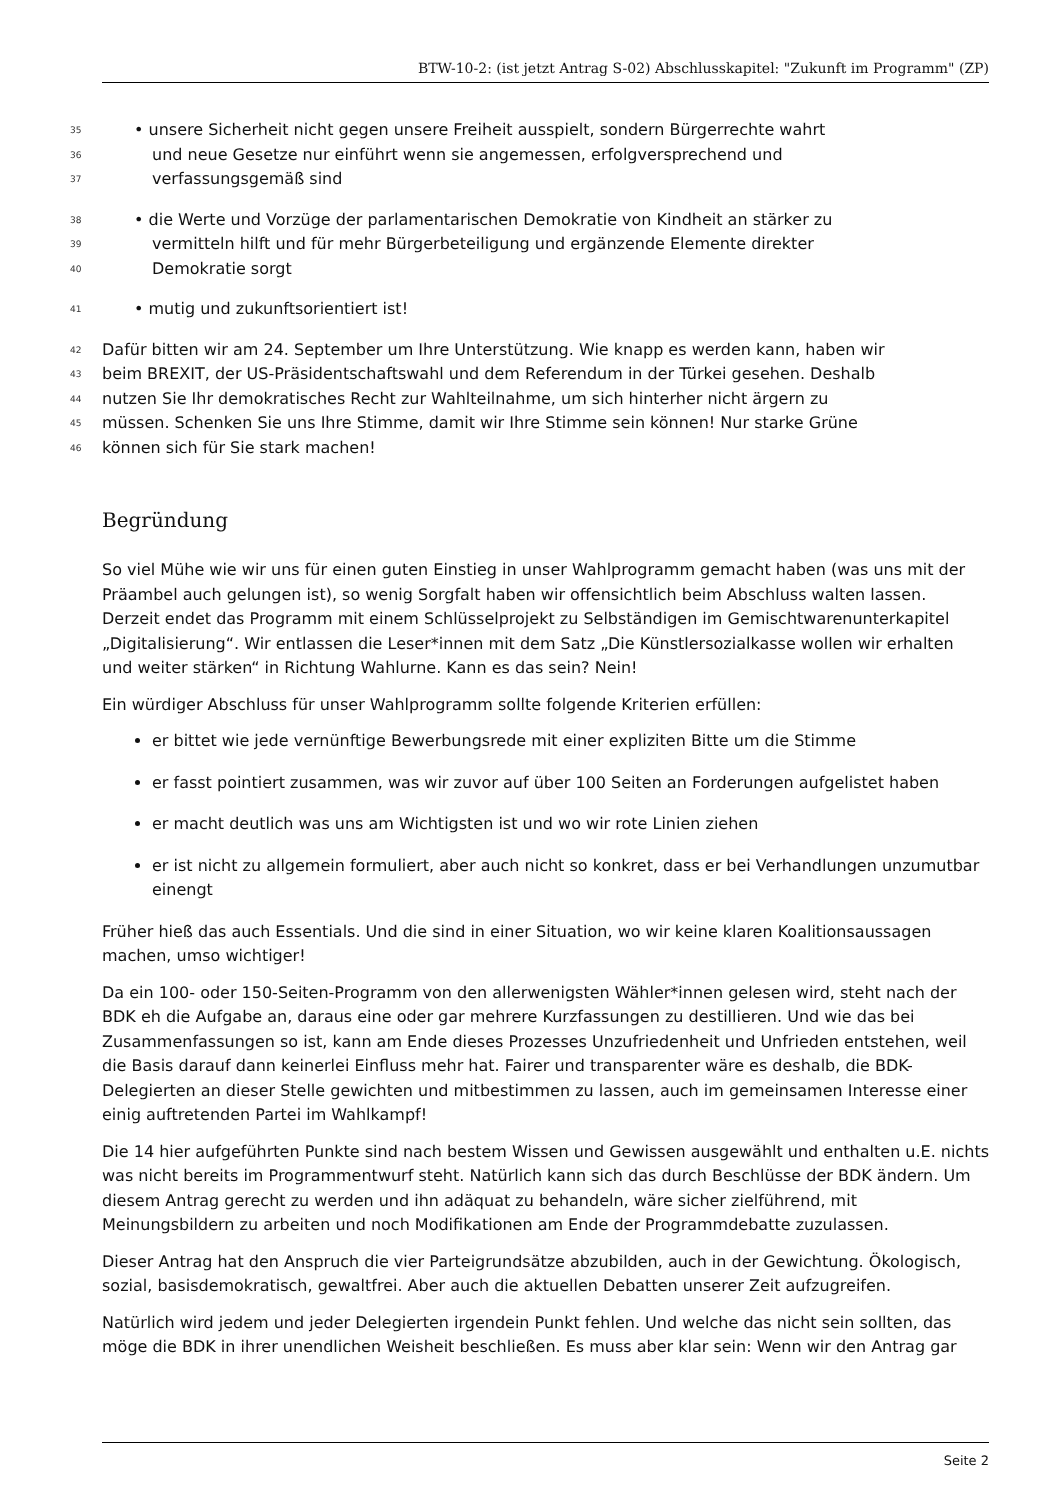BTW-10-2: (ist jetzt Antrag S-02) Abschlusskapitel: "Zukunft im Programm" (ZP)
35 • unsere Sicherheit nicht gegen unsere Freiheit ausspielt, sondern Bürgerrechte wahrt
36 und neue Gesetze nur einführt wenn sie angemessen, erfolgversprechend und
37 verfassungsgemäß sind
38 • die Werte und Vorzüge der parlamentarischen Demokratie von Kindheit an stärker zu
39 vermitteln hilft und für mehr Bürgerbeteiligung und ergänzende Elemente direkter
40 Demokratie sorgt
41 • mutig und zukunftsorientiert ist!
42 Dafür bitten wir am 24. September um Ihre Unterstützung. Wie knapp es werden kann, haben wir
43 beim BREXIT, der US-Präsidentschaftswahl und dem Referendum in der Türkei gesehen. Deshalb
44 nutzen Sie Ihr demokratisches Recht zur Wahlteilnahme, um sich hinterher nicht ärgern zu
45 müssen. Schenken Sie uns Ihre Stimme, damit wir Ihre Stimme sein können! Nur starke Grüne
46 können sich für Sie stark machen!
Begründung
So viel Mühe wie wir uns für einen guten Einstieg in unser Wahlprogramm gemacht haben (was uns mit der Präambel auch gelungen ist), so wenig Sorgfalt haben wir offensichtlich beim Abschluss walten lassen. Derzeit endet das Programm mit einem Schlüsselprojekt zu Selbständigen im Gemischtwarenunterkapitel „Digitalisierung“. Wir entlassen die Leser*innen mit dem Satz „Die Künstlersozialkasse wollen wir erhalten und weiter stärken“ in Richtung Wahlurne. Kann es das sein? Nein!
Ein würdiger Abschluss für unser Wahlprogramm sollte folgende Kriterien erfüllen:
er bittet wie jede vernünftige Bewerbungsrede mit einer expliziten Bitte um die Stimme
er fasst pointiert zusammen, was wir zuvor auf über 100 Seiten an Forderungen aufgelistet haben
er macht deutlich was uns am Wichtigsten ist und wo wir rote Linien ziehen
er ist nicht zu allgemein formuliert, aber auch nicht so konkret, dass er bei Verhandlungen unzumutbar einengt
Früher hieß das auch Essentials. Und die sind in einer Situation, wo wir keine klaren Koalitionsaussagen machen, umso wichtiger!
Da ein 100- oder 150-Seiten-Programm von den allerwenigsten Wähler*innen gelesen wird, steht nach der BDK eh die Aufgabe an, daraus eine oder gar mehrere Kurzfassungen zu destillieren. Und wie das bei Zusammenfassungen so ist, kann am Ende dieses Prozesses Unzufriedenheit und Unfrieden entstehen, weil die Basis darauf dann keinerlei Einfluss mehr hat. Fairer und transparenter wäre es deshalb, die BDK-Delegierten an dieser Stelle gewichten und mitbestimmen zu lassen, auch im gemeinsamen Interesse einer einig auftretenden Partei im Wahlkampf!
Die 14 hier aufgeführten Punkte sind nach bestem Wissen und Gewissen ausgewählt und enthalten u.E. nichts was nicht bereits im Programmentwurf steht. Natürlich kann sich das durch Beschlüsse der BDK ändern. Um diesem Antrag gerecht zu werden und ihn adäquat zu behandeln, wäre sicher zielführend, mit Meinungsbildern zu arbeiten und noch Modifikationen am Ende der Programmdebatte zuzulassen.
Dieser Antrag hat den Anspruch die vier Parteigrundsätze abzubilden, auch in der Gewichtung. Ökologisch, sozial, basisdemokratisch, gewaltfrei. Aber auch die aktuellen Debatten unserer Zeit aufzugreifen.
Natürlich wird jedem und jeder Delegierten irgendein Punkt fehlen. Und welche das nicht sein sollten, das möge die BDK in ihrer unendlichen Weisheit beschließen. Es muss aber klar sein: Wenn wir den Antrag gar
Seite 2